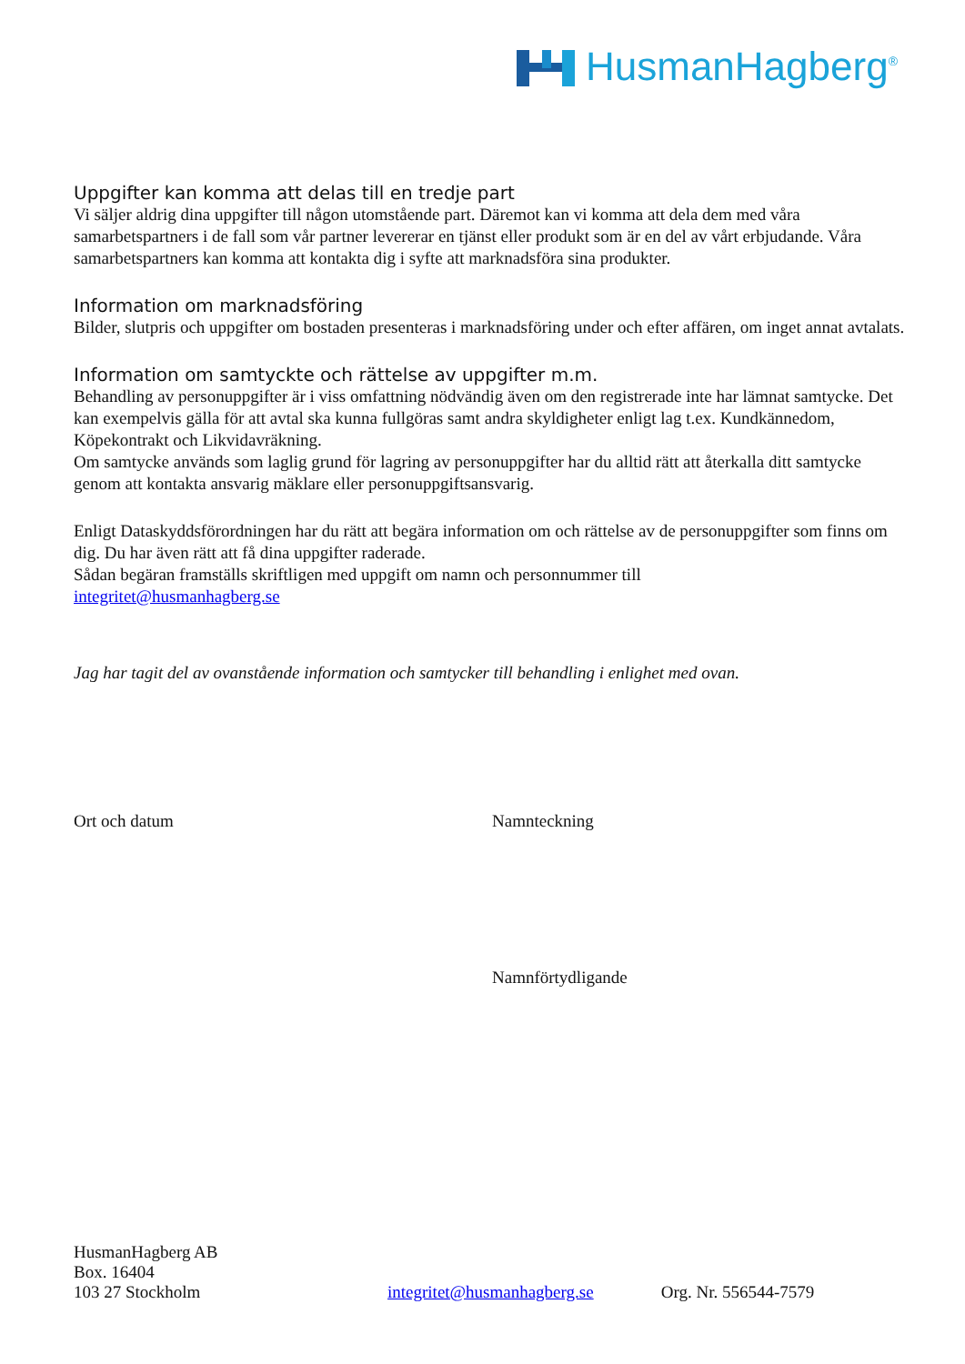HusmanHagberg<sup>®</sup>
Uppgifter kan komma att delas till en tredje part
Vi säljer aldrig dina uppgifter till någon utomstående part. Däremot kan vi komma att dela dem med våra samarbetspartners i de fall som vår partner levererar en tjänst eller produkt som är en del av vårt erbjudande. Våra samarbetspartners kan komma att kontakta dig i syfte att marknadsföra sina produkter.
Information om marknadsföring
Bilder, slutpris och uppgifter om bostaden presenteras i marknadsföring under och efter affären, om inget annat avtalats.
Information om samtyckte och rättelse av uppgifter m.m.
Behandling av personuppgifter är i viss omfattning nödvändig även om den registrerade inte har lämnat samtycke. Det kan exempelvis gälla för att avtal ska kunna fullgöras samt andra skyldigheter enligt lag t.ex. Kundkännedom, Köpekontrakt och Likvidavräkning.
Om samtycke används som laglig grund för lagring av personuppgifter har du alltid rätt att återkalla ditt samtycke genom att kontakta ansvarig mäklare eller personuppgiftsansvarig.
Enligt Dataskyddsförordningen har du rätt att begära information om och rättelse av de personuppgifter som finns om dig. Du har även rätt att få dina uppgifter raderade.
Sådan begäran framställs skriftligen med uppgift om namn och personnummer till
integritet@husmanhagberg.se
Jag har tagit del av ovanstående information och samtycker till behandling i enlighet med ovan.
Ort och datum Namnteckning
Namnförtydligande
HusmanHagberg AB
Box. 16404
103 27 Stockholm integritet@husmanhagberg.se Org. Nr. 556544-7579